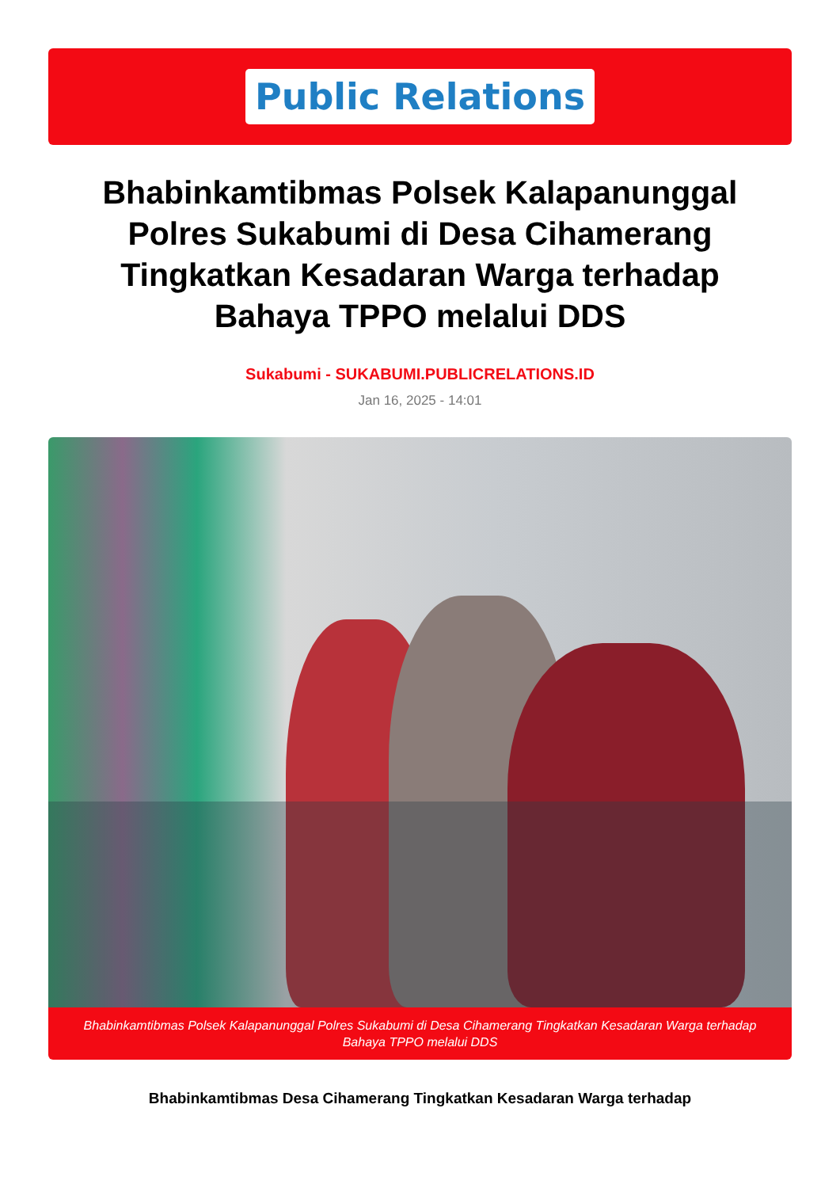Public Relations
Bhabinkamtibmas Polsek Kalapanunggal Polres Sukabumi di Desa Cihamerang Tingkatkan Kesadaran Warga terhadap Bahaya TPPO melalui DDS
Sukabumi - SUKABUMI.PUBLICRELATIONS.ID
Jan 16, 2025 - 14:01
Bhabinkamtibmas Polsek Kalapanunggal Polres Sukabumi di Desa Cihamerang Tingkatkan Kesadaran Warga terhadap Bahaya TPPO melalui DDS
Bhabinkamtibmas Desa Cihamerang Tingkatkan Kesadaran Warga terhadap